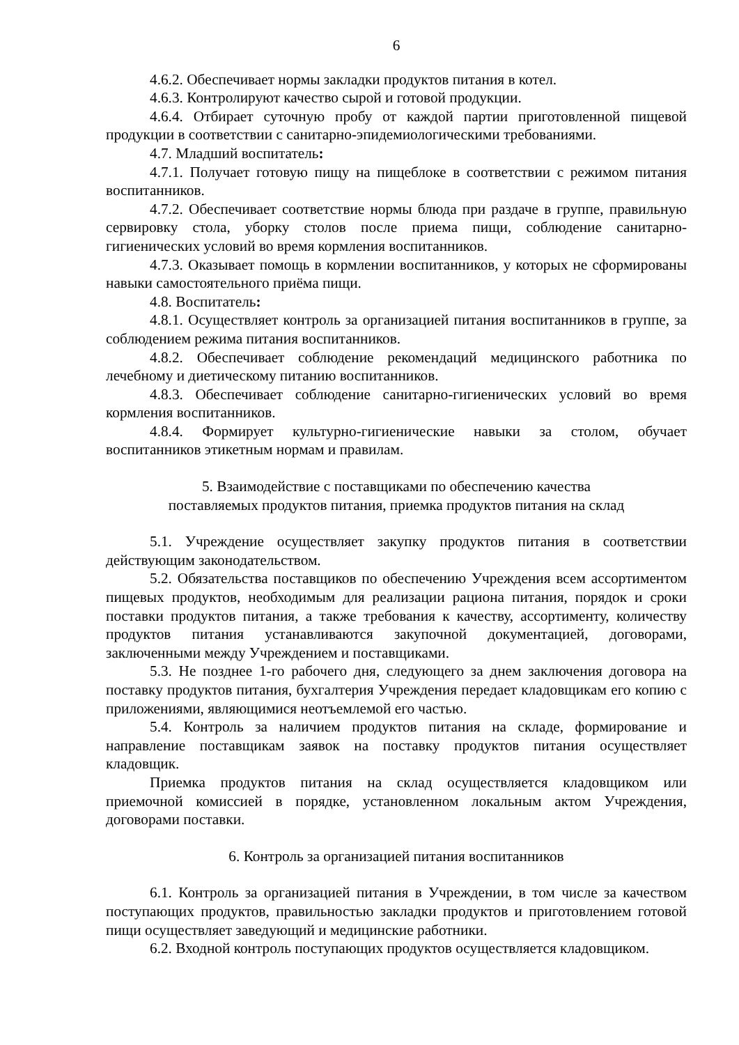6
4.6.2. Обеспечивает нормы закладки продуктов питания в котел.
4.6.3. Контролируют качество сырой и готовой продукции.
4.6.4. Отбирает суточную пробу от каждой партии приготовленной пищевой продукции в соответствии с санитарно-эпидемиологическими требованиями.
4.7. Младший воспитатель:
4.7.1. Получает готовую пищу на пищеблоке в соответствии с режимом питания воспитанников.
4.7.2. Обеспечивает соответствие нормы блюда при раздаче в группе, правильную сервировку стола, уборку столов после приема пищи, соблюдение санитарно-гигиенических условий во время кормления воспитанников.
4.7.3. Оказывает помощь в кормлении воспитанников, у которых не сформированы навыки самостоятельного приёма пищи.
4.8. Воспитатель:
4.8.1. Осуществляет контроль за организацией питания воспитанников в группе, за соблюдением режима питания воспитанников.
4.8.2. Обеспечивает соблюдение рекомендаций медицинского работника по лечебному и диетическому питанию воспитанников.
4.8.3. Обеспечивает соблюдение санитарно-гигиенических условий во время кормления воспитанников.
4.8.4. Формирует культурно-гигиенические навыки за столом, обучает воспитанников этикетным нормам и правилам.
5. Взаимодействие с поставщиками по обеспечению качества
поставляемых продуктов питания, приемка продуктов питания на склад
5.1. Учреждение осуществляет закупку продуктов питания в соответствии действующим законодательством.
5.2. Обязательства поставщиков по обеспечению Учреждения всем ассортиментом пищевых продуктов, необходимым для реализации рациона питания, порядок и сроки поставки продуктов питания, а также требования к качеству, ассортименту, количеству продуктов питания устанавливаются закупочной документацией, договорами, заключенными между Учреждением и поставщиками.
5.3. Не позднее 1-го рабочего дня, следующего за днем заключения договора на поставку продуктов питания, бухгалтерия Учреждения передает кладовщикам его копию с приложениями, являющимися неотъемлемой его частью.
5.4. Контроль за наличием продуктов питания на складе, формирование и направление поставщикам заявок на поставку продуктов питания осуществляет кладовщик.
Приемка продуктов питания на склад осуществляется кладовщиком или приемочной комиссией в порядке, установленном локальным актом Учреждения, договорами поставки.
6. Контроль за организацией питания воспитанников
6.1. Контроль за организацией питания в Учреждении, в том числе за качеством поступающих продуктов, правильностью закладки продуктов и приготовлением готовой пищи осуществляет заведующий и медицинские работники.
6.2. Входной контроль поступающих продуктов осуществляется кладовщиком.